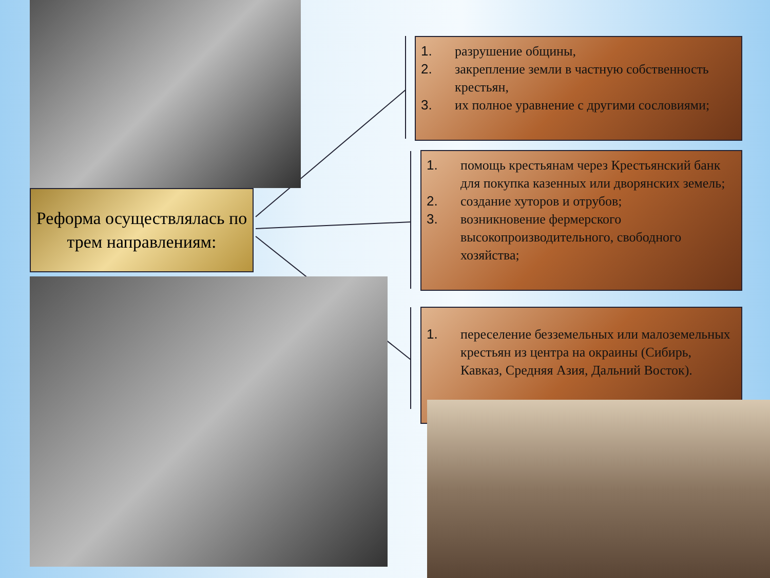Реформа осуществлялась по трем направлениям:
1. разрушение общины,
2. закрепление земли в частную собственность крестьян,
3. их полное уравнение с другими сословиями;
1. помощь крестьянам через Крестьянский банк для покупка казенных или дворянских земель;
2. создание хуторов и отрубов;
3. возникновение фермерского высокопроизводительного, свободного хозяйства;
1. переселение безземельных или малоземельных крестьян из центра на окраины (Сибирь, Кавказ, Средняя Азия, Дальний Восток).